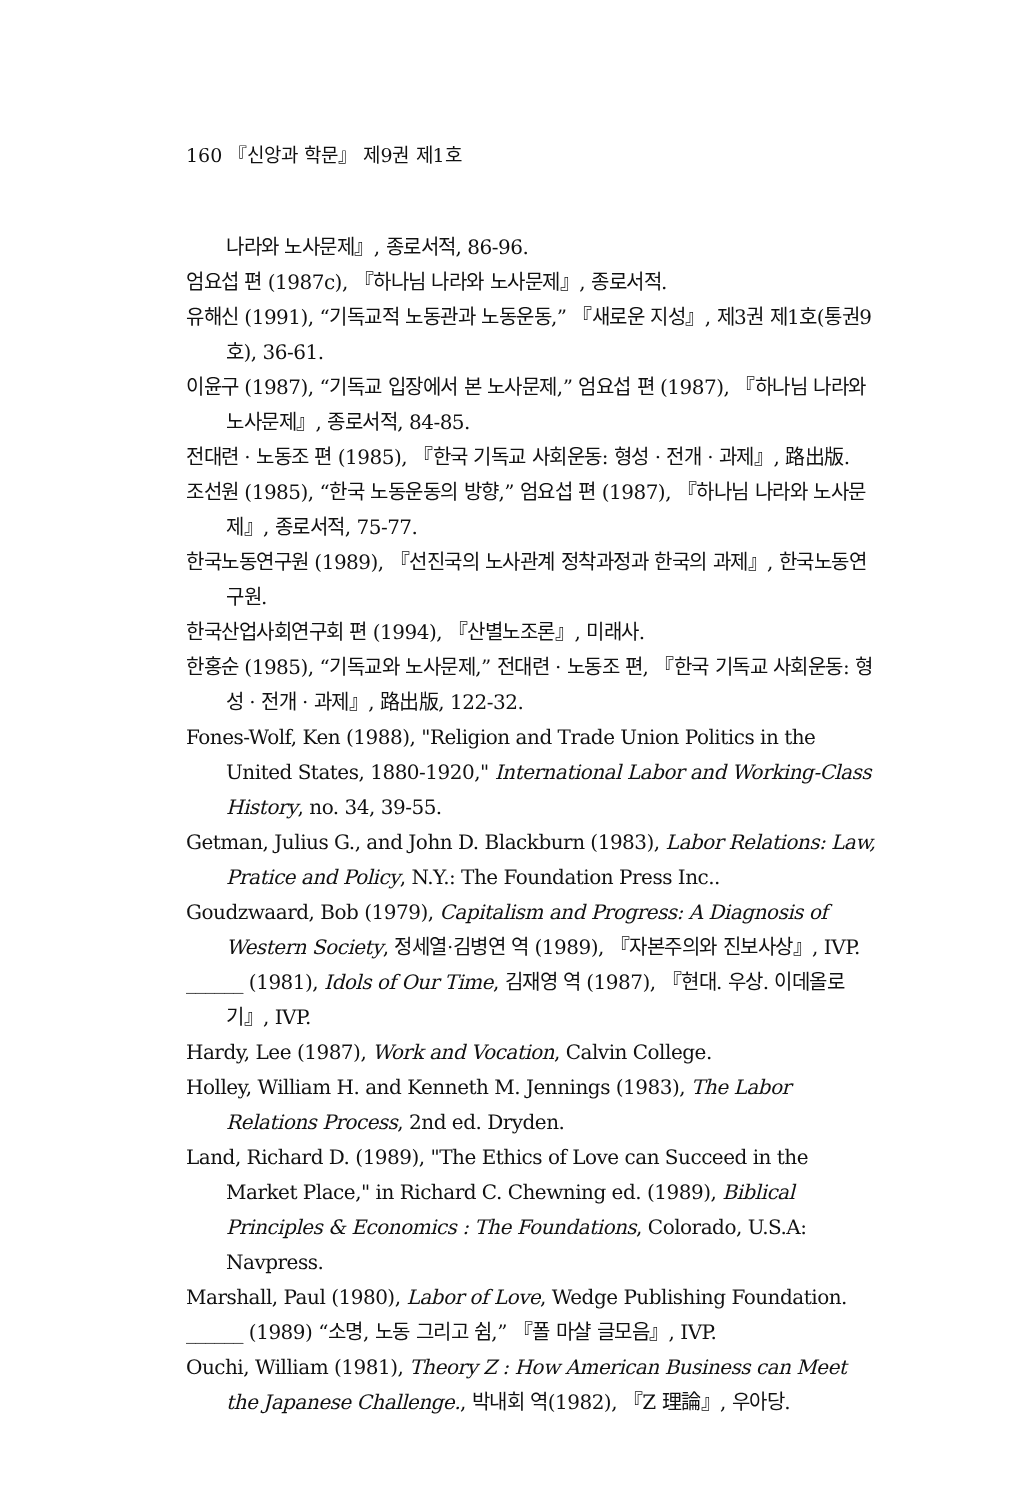160 『신앙과 학문』 제9권 제1호
나라와 노사문제』, 종로서적, 86-96.
엄요섭 편 (1987c), 『하나님 나라와 노사문제』, 종로서적.
유해신 (1991), “기독교적 노동관과 노동운동,” 『새로운 지성』, 제3권 제1호(통권9호), 36-61.
이윤구 (1987), “기독교 입장에서 본 노사문제,” 엄요섭 편 (1987), 『하나님 나라와 노사문제』, 종로서적, 84-85.
전대련 · 노동조 편 (1985), 『한국 기독교 사회운동: 형성 · 전개 · 과제』, 路出版.
조선원 (1985), “한국 노동운동의 방향,” 엄요섭 편 (1987), 『하나님 나라와 노사문제』, 종로서적, 75-77.
한국노동연구원 (1989), 『선진국의 노사관계 정착과정과 한국의 과제』, 한국노동연구원.
한국산업사회연구회 편 (1994), 『산별노조론』, 미래사.
한홍순 (1985), “기독교와 노사문제,” 전대련 · 노동조 편, 『한국 기독교 사회운동: 형성 · 전개 · 과제』, 路出版, 122-32.
Fones-Wolf, Ken (1988), "Religion and Trade Union Politics in the United States, 1880-1920," International Labor and Working-Class History, no. 34, 39-55.
Getman, Julius G., and John D. Blackburn (1983), Labor Relations: Law, Pratice and Policy, N.Y.: The Foundation Press Inc..
Goudzwaard, Bob (1979), Capitalism and Progress: A Diagnosis of Western Society, 정세열·김병연 역 (1989), 『자본주의와 진보사상』, IVP.
______ (1981), Idols of Our Time, 김재영 역 (1987), 『현대. 우상. 이데올로기』, IVP.
Hardy, Lee (1987), Work and Vocation, Calvin College.
Holley, William H. and Kenneth M. Jennings (1983), The Labor Relations Process, 2nd ed. Dryden.
Land, Richard D. (1989), "The Ethics of Love can Succeed in the Market Place," in Richard C. Chewning ed. (1989), Biblical Principles & Economics : The Foundations, Colorado, U.S.A: Navpress.
Marshall, Paul (1980), Labor of Love, Wedge Publishing Foundation.
______ (1989) “소명, 노동 그리고 쉼,” 『폴 마샬 글모음』, IVP.
Ouchi, William (1981), Theory Z : How American Business can Meet the Japanese Challenge., 박내회 역(1982), 『Z 理論』, 우아당.